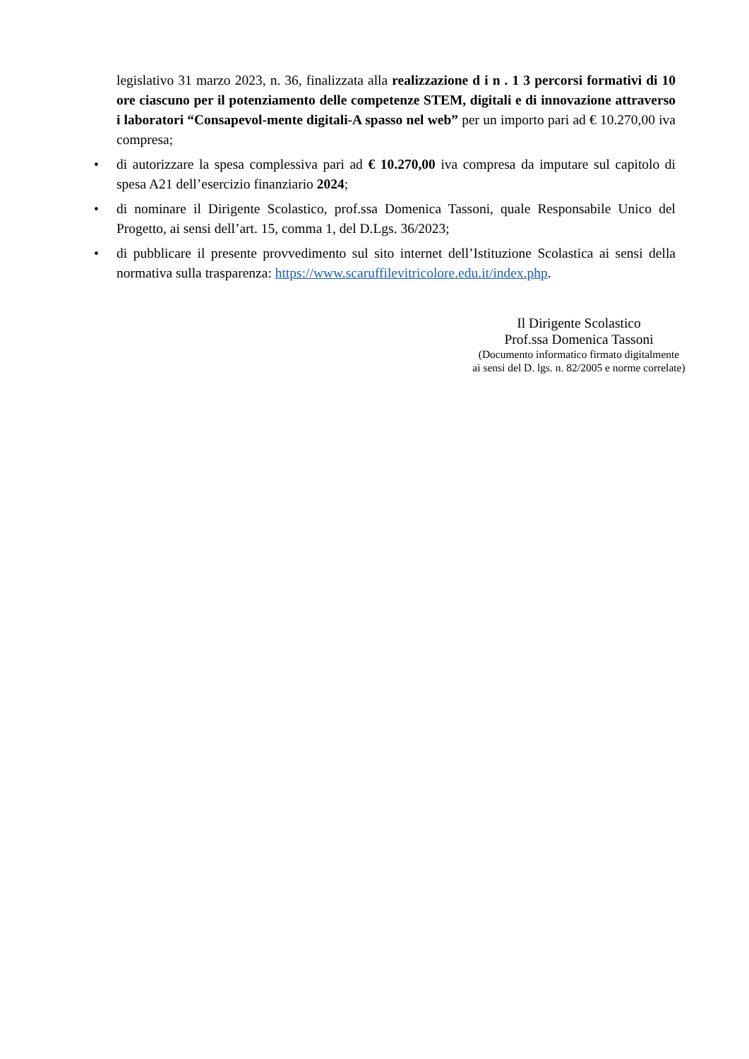legislativo 31 marzo 2023, n. 36, finalizzata alla realizzazione d i n . 1 3 percorsi formativi di 10 ore ciascuno per il potenziamento delle competenze STEM, digitali e di innovazione attraverso i laboratori “Consapevol-mente digitali-A spasso nel web” per un importo pari ad € 10.270,00 iva compresa;
• di autorizzare la spesa complessiva pari ad € 10.270,00 iva compresa da imputare sul capitolo di spesa A21 dell’esercizio finanziario 2024;
• di nominare il Dirigente Scolastico, prof.ssa Domenica Tassoni, quale Responsabile Unico del Progetto, ai sensi dell’art. 15, comma 1, del D.Lgs. 36/2023;
• di pubblicare il presente provvedimento sul sito internet dell’Istituzione Scolastica ai sensi della normativa sulla trasparenza: https://www.scaruffilevitricolore.edu.it/index.php.
Il Dirigente Scolastico
Prof.ssa Domenica Tassoni
(Documento informatico firmato digitalmente
ai sensi del D. lgs. n. 82/2005 e norme correlate)